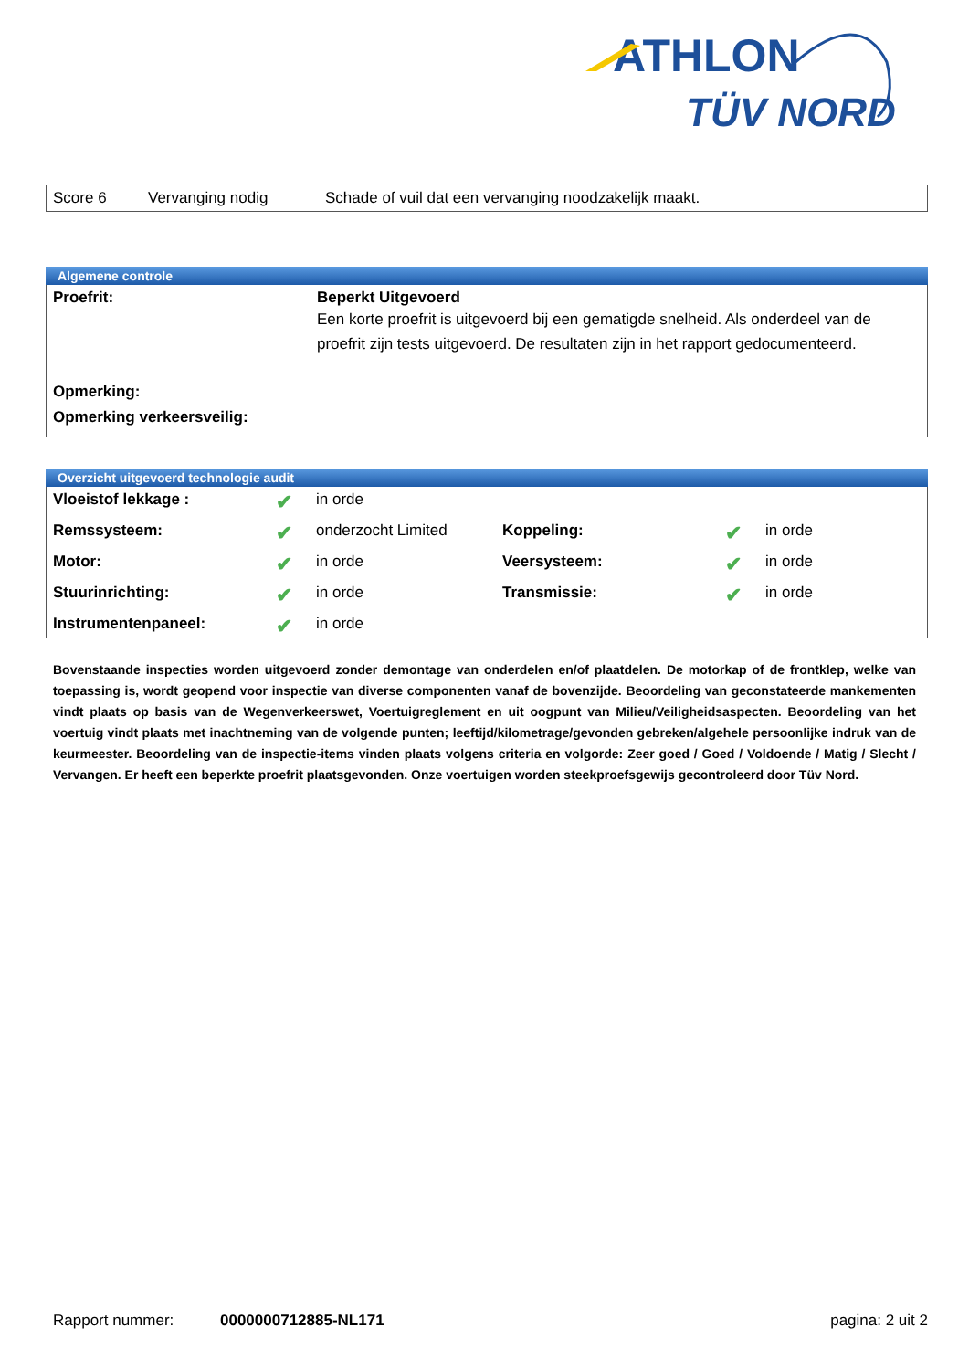ATHLON
TÜV NORD
| Score 6 | Vervanging nodig | Schade of vuil dat een vervanging noodzakelijk maakt. |
Algemene controle
| Proefrit: | Beperkt Uitgevoerd Een korte proefrit is uitgevoerd bij een gematigde snelheid. Als onderdeel van de proefrit zijn tests uitgevoerd. De resultaten zijn in het rapport gedocumenteerd. |
| Opmerking: | |
| Opmerking verkeersveilig: | |
Overzicht uitgevoerd technologie audit
| Vloeistof lekkage : | ✔ | in orde | | | |
| Remssysteem: | ✔ | onderzocht Limited | Koppeling: | ✔ | in orde |
| Motor: | ✔ | in orde | Veersysteem: | ✔ | in orde |
| Stuurinrichting: | ✔ | in orde | Transmissie: | ✔ | in orde |
| Instrumentenpaneel: | ✔ | in orde | | | |
Bovenstaande inspecties worden uitgevoerd zonder demontage van onderdelen en/of plaatdelen. De motorkap of de frontklep, welke van toepassing is, wordt geopend voor inspectie van diverse componenten vanaf de bovenzijde. Beoordeling van geconstateerde mankementen vindt plaats op basis van de Wegenverkeerswet, Voertuigreglement en uit oogpunt van Milieu/Veiligheidsaspecten. Beoordeling van het voertuig vindt plaats met inachtneming van de volgende punten; leeftijd/kilometrage/gevonden gebreken/algehele persoonlijke indruk van de keurmeester. Beoordeling van de inspectie-items vinden plaats volgens criteria en volgorde: Zeer goed / Goed / Voldoende / Matig / Slecht / Vervangen. Er heeft een beperkte proefrit plaatsgevonden. Onze voertuigen worden steekproefsgewijs gecontroleerd door Tüv Nord.
Rapport nummer: 0000000712885-NL171 pagina: 2 uit 2